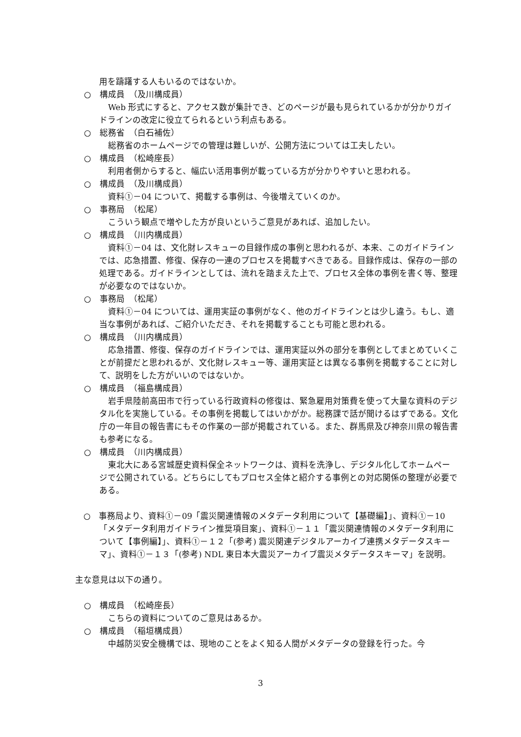用を躊躇する人もいるのではないか。
○ 構成員　（及川構成員）
Web 形式にすると、アクセス数が集計でき、どのページが最も見られているかが分かりガイドラインの改定に役立てられるという利点もある。
○ 総務省　（白石補佐）
総務省のホームページでの管理は難しいが、公開方法については工夫したい。
○ 構成員　（松崎座長）
利用者側からすると、幅広い活用事例が載っている方が分かりやすいと思われる。
○ 構成員　（及川構成員）
資料①－04 について、掲載する事例は、今後増えていくのか。
○ 事務局　（松尾）
こういう観点で増やした方が良いというご意見があれば、追加したい。
○ 構成員　（川内構成員）
資料①－04 は、文化財レスキューの目録作成の事例と思われるが、本来、このガイドラインでは、応急措置、修復、保存の一連のプロセスを掲載すべきである。目録作成は、保存の一部の処理である。ガイドラインとしては、流れを踏まえた上で、プロセス全体の事例を書く等、整理が必要なのではないか。
○ 事務局　（松尾）
資料①－04 については、運用実証の事例がなく、他のガイドラインとは少し違う。もし、適当な事例があれば、ご紹介いただき、それを掲載することも可能と思われる。
○ 構成員　（川内構成員）
応急措置、修復、保存のガイドラインでは、運用実証以外の部分を事例としてまとめていくことが前提だと思われるが、文化財レスキュー等、運用実証とは異なる事例を掲載することに対して、説明をした方がいいのではないか。
○ 構成員　（福島構成員）
岩手県陸前高田市で行っている行政資料の修復は、緊急雇用対策費を使って大量な資料のデジタル化を実施している。その事例を掲載してはいかがか。総務課で話が聞けるはずである。文化庁の一年目の報告書にもその作業の一部が掲載されている。また、群馬県及び神奈川県の報告書も参考になる。
○ 構成員　（川内構成員）
東北大にある宮城歴史資料保全ネットワークは、資料を洗浄し、デジタル化してホームページで公開されている。どちらにしてもプロセス全体と紹介する事例との対応関係の整理が必要である。
○　事務局より、資料①－09「震災関連情報のメタデータ利用について【基礎編】」、資料①－10「メタデータ利用ガイドライン推奨項目案」、資料①－１１「震災関連情報のメタデータ利用について【事例編】」、資料①－１２「(参考) 震災関連デジタルアーカイブ連携メタデータスキーマ」、資料①－１３「(参考) NDL 東日本大震災アーカイブ震災メタデータスキーマ」を説明。
主な意見は以下の通り。
○ 構成員　（松崎座長）
こちらの資料についてのご意見はあるか。
○ 構成員　（稲垣構成員）
中越防災安全機構では、現地のことをよく知る人間がメタデータの登録を行った。今
3